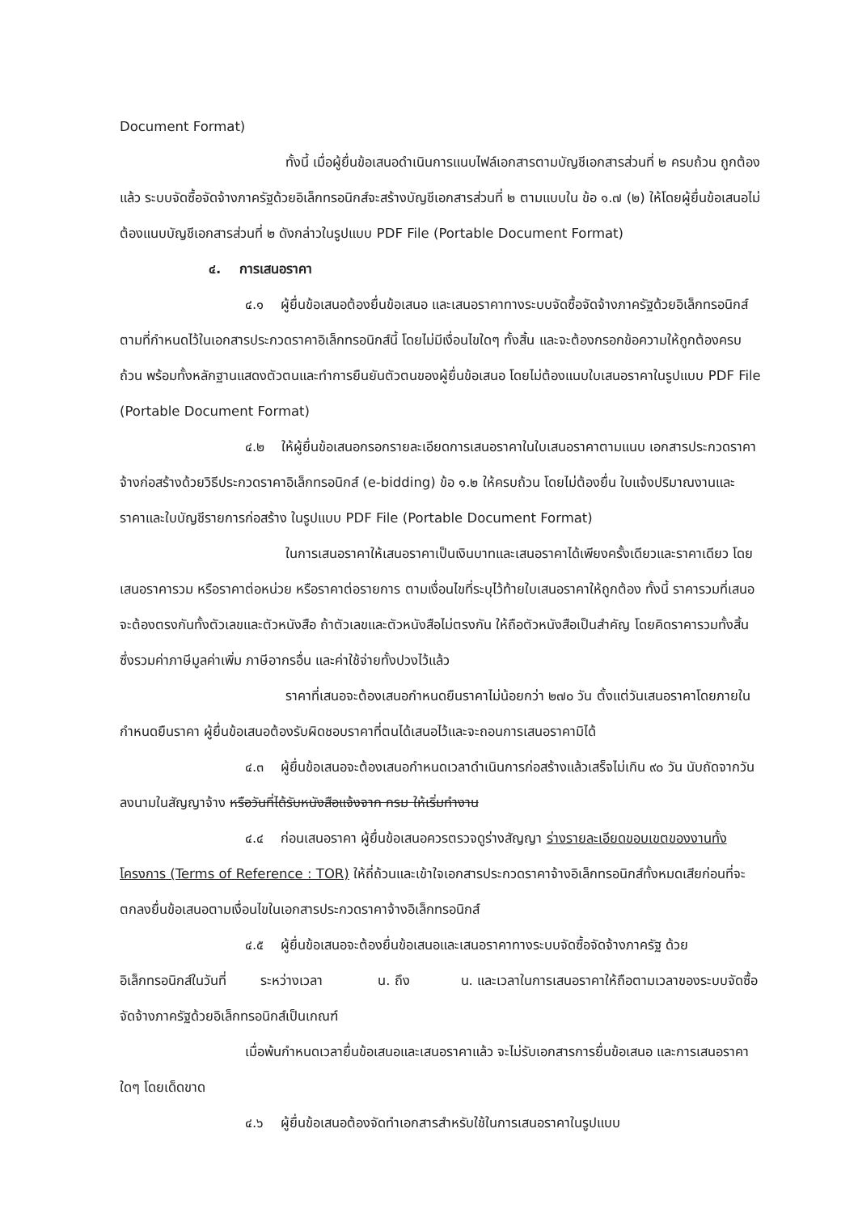Document Format)
ทั้งนี้ เมื่อผู้ยื่นข้อเสนอดำเนินการแนบไฟล์เอกสารตามบัญชีเอกสารส่วนที่ ๒ ครบถ้วน ถูกต้องแล้ว ระบบจัดซื้อจัดจ้างภาครัฐด้วยอิเล็กทรอนิกส์จะสร้างบัญชีเอกสารส่วนที่ ๒ ตามแบบใน ข้อ ๑.๗ (๒) ให้โดยผู้ยื่นข้อเสนอไม่ต้องแนบบัญชีเอกสารส่วนที่ ๒ ดังกล่าวในรูปแบบ PDF File (Portable Document Format)
๔. การเสนอราคา
๔.๑ ผู้ยื่นข้อเสนอต้องยื่นข้อเสนอ และเสนอราคาทางระบบจัดซื้อจัดจ้างภาครัฐด้วยอิเล็กทรอนิกส์ตามที่กำหนดไว้ในเอกสารประกวดราคาอิเล็กทรอนิกส์นี้ โดยไม่มีเงื่อนไขใดๆ ทั้งสิ้น และจะต้องกรอกข้อความให้ถูกต้องครบถ้วน พร้อมทั้งหลักฐานแสดงตัวตนและทำการยืนยันตัวตนของผู้ยื่นข้อเสนอ โดยไม่ต้องแนบใบเสนอราคาในรูปแบบ PDF File (Portable Document Format)
๔.๒ ให้ผู้ยื่นข้อเสนอกรอกรายละเอียดการเสนอราคาในใบเสนอราคาตามแนบ เอกสารประกวดราคาจ้างก่อสร้างด้วยวิธีประกวดราคาอิเล็กทรอนิกส์ (e-bidding) ข้อ ๑.๒ ให้ครบถ้วน โดยไม่ต้องยื่น ใบแจ้งปริมาณงานและราคาและใบบัญชีรายการก่อสร้าง ในรูปแบบ PDF File (Portable Document Format)
ในการเสนอราคาให้เสนอราคาเป็นเงินบาทและเสนอราคาได้เพียงครั้งเดียวและราคาเดียว โดยเสนอราคารวม หรือราคาต่อหน่วย หรือราคาต่อรายการ ตามเงื่อนไขที่ระบุไว้ท้ายใบเสนอราคาให้ถูกต้อง ทั้งนี้ ราคารวมที่เสนอจะต้องตรงกันทั้งตัวเลขและตัวหนังสือ ถ้าตัวเลขและตัวหนังสือไม่ตรงกัน ให้ถือตัวหนังสือเป็นสำคัญ โดยคิดราคารวมทั้งสิ้นซึ่งรวมค่าภาษีมูลค่าเพิ่ม ภาษีอากรอื่น และค่าใช้จ่ายทั้งปวงไว้แล้ว
ราคาที่เสนอจะต้องเสนอกำหนดยืนราคาไม่น้อยกว่า ๒๗๐ วัน ตั้งแต่วันเสนอราคาโดยภายในกำหนดยืนราคา ผู้ยื่นข้อเสนอต้องรับผิดชอบราคาที่ตนได้เสนอไว้และจะถอนการเสนอราคามิได้
๔.๓ ผู้ยื่นข้อเสนอจะต้องเสนอกำหนดเวลาดำเนินการก่อสร้างแล้วเสร็จไม่เกิน ๙๐ วัน นับถัดจากวันลงนามในสัญญาจ้าง หรือวันที่ได้รับหนังสือแจ้งจาก กรม ให้เริ่มทำงาน
๔.๔ ก่อนเสนอราคา ผู้ยื่นข้อเสนอควรตรวจดูร่างสัญญา ร่างรายละเอียดขอบเขตของงานทั้งโครงการ (Terms of Reference : TOR) ให้ถี่ถ้วนและเข้าใจเอกสารประกวดราคาจ้างอิเล็กทรอนิกส์ทั้งหมดเสียก่อนที่จะตกลงยื่นข้อเสนอตามเงื่อนไขในเอกสารประกวดราคาจ้างอิเล็กทรอนิกส์
๔.๕ ผู้ยื่นข้อเสนอจะต้องยื่นข้อเสนอและเสนอราคาทางระบบจัดซื้อจัดจ้างภาครัฐ ด้วย อิเล็กทรอนิกส์ในวันที่ ระหว่างเวลา น. ถึง น. และเวลาในการเสนอราคาให้ถือตามเวลาของระบบจัดซื้อจัดจ้างภาครัฐด้วยอิเล็กทรอนิกส์เป็นเกณฑ์
เมื่อพ้นกำหนดเวลายื่นข้อเสนอและเสนอราคาแล้ว จะไม่รับเอกสารการยื่นข้อเสนอ และการเสนอราคาใดๆ โดยเด็ดขาด
๔.๖ ผู้ยื่นข้อเสนอต้องจัดทำเอกสารสำหรับใช้ในการเสนอราคาในรูปแบบ